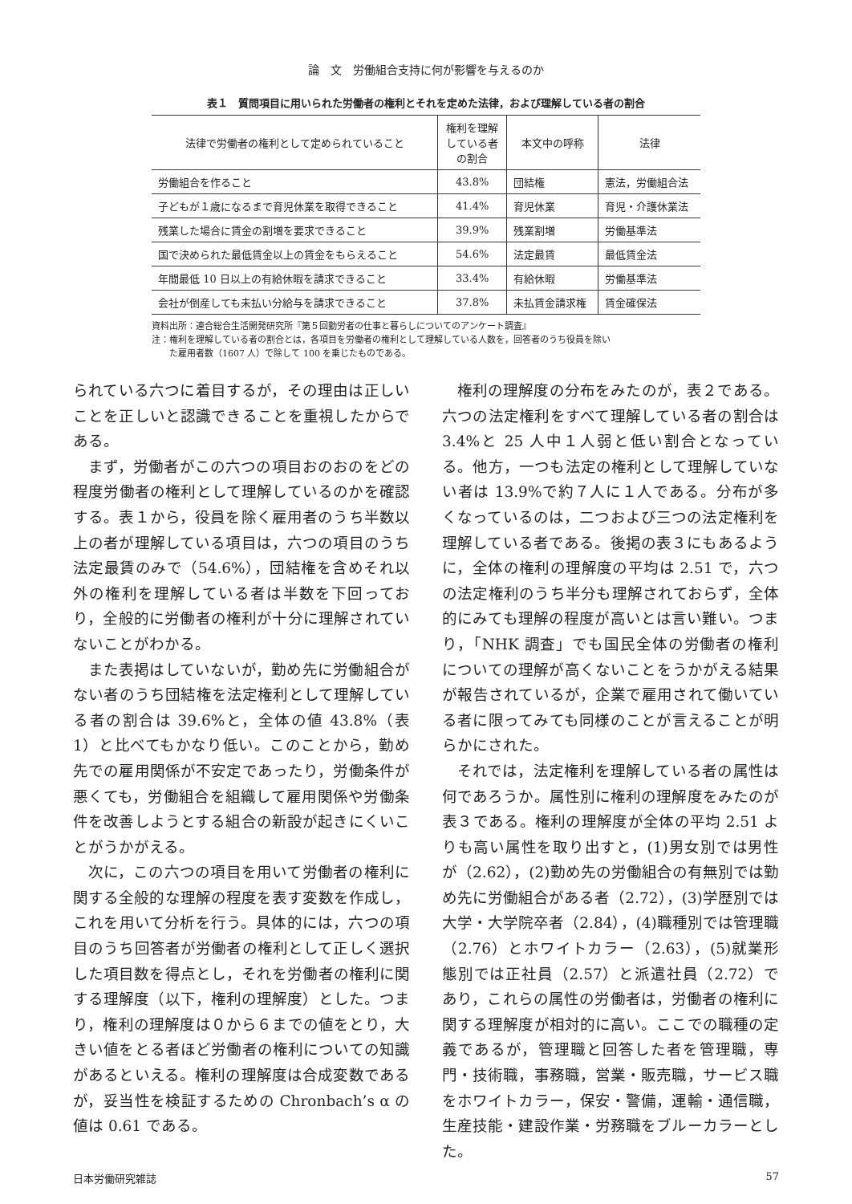論　文　労働組合支持に何が影響を与えるのか
表１　質問項目に用いられた労働者の権利とそれを定めた法律，および理解している者の割合
| 法律で労働者の権利として定められていること | 権利を理解 している者 の割合 | 本文中の呼称 | 法律 |
| --- | --- | --- | --- |
| 労働組合を作ること | 43.8% | 団結権 | 憲法，労働組合法 |
| 子どもが１歳になるまで育児休業を取得できること | 41.4% | 育児休業 | 育児・介護休業法 |
| 残業した場合に賃金の割増を要求できること | 39.9% | 残業割増 | 労働基準法 |
| 国で決められた最低賃金以上の賃金をもらえること | 54.6% | 法定最賃 | 最低賃金法 |
| 年間最低 10 日以上の有給休暇を請求できること | 33.4% | 有給休暇 | 労働基準法 |
| 会社が倒産しても未払い分給与を請求できること | 37.8% | 未払賃金請求権 | 賃金確保法 |
資料出所：連合総合生活開発研究所『第５回勤労者の仕事と暮らしについてのアンケート調査』
注：権利を理解している者の割合とは，各項目を労働者の権利として理解している人数を，回答者のうち役員を除い
　　た雇用者数（1607 人）で除して 100 を乗じたものである。
られている六つに着目するが，その理由は正しいことを正しいと認識できることを重視したからである。
まず，労働者がこの六つの項目おのおのをどの程度労働者の権利として理解しているのかを確認する。表１から，役員を除く雇用者のうち半数以上の者が理解している項目は，六つの項目のうち法定最賃のみで（54.6%），団結権を含めそれ以外の権利を理解している者は半数を下回っており，全般的に労働者の権利が十分に理解されていないことがわかる。
また表掲はしていないが，勤め先に労働組合がない者のうち団結権を法定権利として理解している者の割合は 39.6%と，全体の値 43.8%（表 1）と比べてもかなり低い。このことから，勤め先での雇用関係が不安定であったり，労働条件が悪くても，労働組合を組織して雇用関係や労働条件を改善しようとする組合の新設が起きにくいことがうかがえる。
次に，この六つの項目を用いて労働者の権利に関する全般的な理解の程度を表す変数を作成し，これを用いて分析を行う。具体的には，六つの項目のうち回答者が労働者の権利として正しく選択した項目数を得点とし，それを労働者の権利に関する理解度（以下，権利の理解度）とした。つまり，権利の理解度は０から６までの値をとり，大きい値をとる者ほど労働者の権利についての知識があるといえる。権利の理解度は合成変数であるが，妥当性を検証するための Chronbach’s α の値は 0.61 である。
権利の理解度の分布をみたのが，表２である。六つの法定権利をすべて理解している者の割合は 3.4%と 25 人中１人弱と低い割合となっている。他方，一つも法定の権利として理解していない者は 13.9%で約７人に１人である。分布が多くなっているのは，二つおよび三つの法定権利を理解している者である。後掲の表３にもあるように，全体の権利の理解度の平均は 2.51 で，六つの法定権利のうち半分も理解されておらず，全体的にみても理解の程度が高いとは言い難い。つまり，「NHK 調査」でも国民全体の労働者の権利についての理解が高くないことをうかがえる結果が報告されているが，企業で雇用されて働いている者に限ってみても同様のことが言えることが明らかにされた。
それでは，法定権利を理解している者の属性は何であろうか。属性別に権利の理解度をみたのが表３である。権利の理解度が全体の平均 2.51 よりも高い属性を取り出すと，(1)男女別では男性が（2.62），(2)勤め先の労働組合の有無別では勤め先に労働組合がある者（2.72），(3)学歴別では大学・大学院卒者（2.84），(4)職種別では管理職（2.76）とホワイトカラー（2.63），(5)就業形態別では正社員（2.57）と派遣社員（2.72）であり，これらの属性の労働者は，労働者の権利に関する理解度が相対的に高い。ここでの職種の定義であるが，管理職と回答した者を管理職，専門・技術職，事務職，営業・販売職，サービス職をホワイトカラー，保安・警備，運輸・通信職，生産技能・建設作業・労務職をブルーカラーとした。
日本労働研究雑誌 57